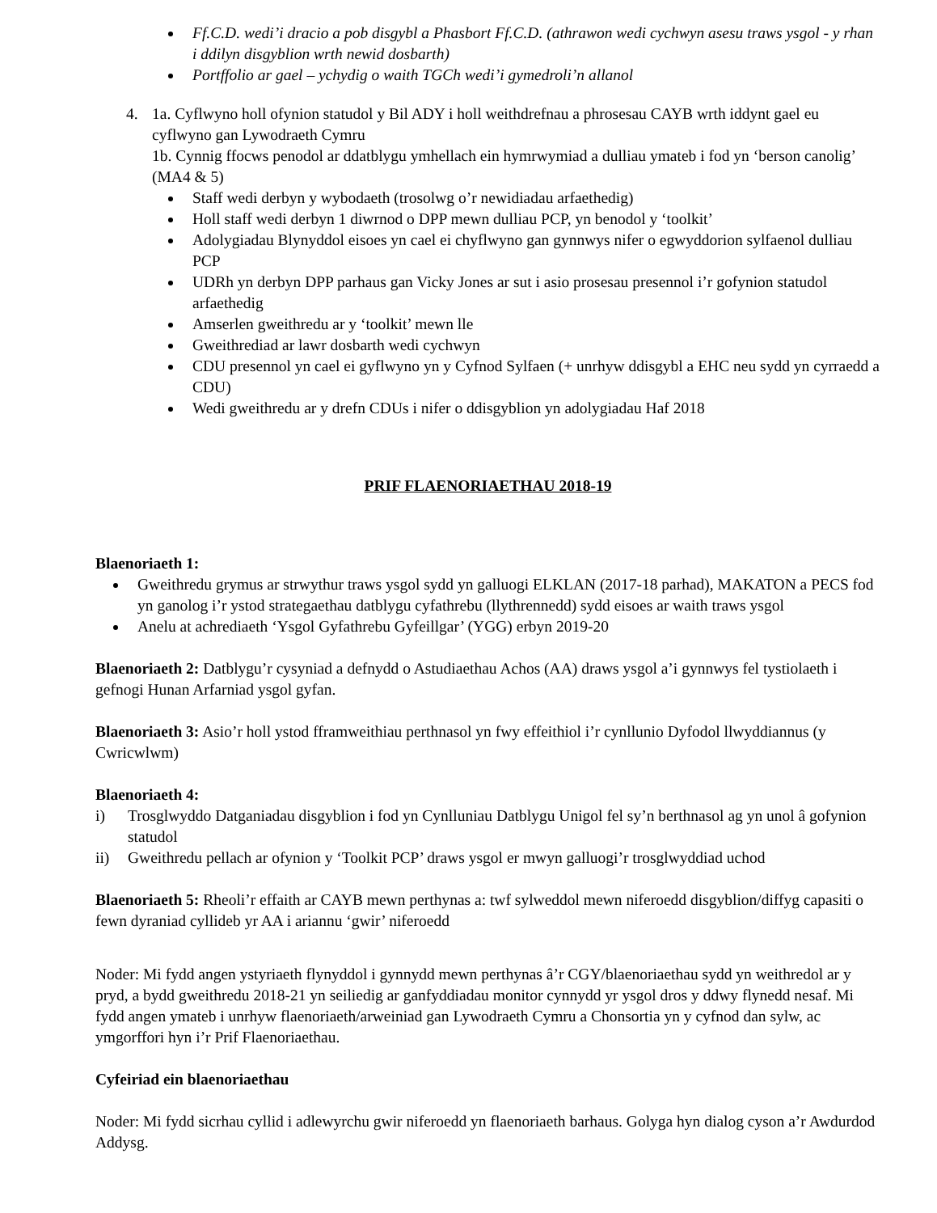Ff.C.D. wedi’i dracio a pob disgybl a Phasbort Ff.C.D. (athrawon wedi cychwyn asesu traws ysgol - y rhan i ddilyn disgyblion wrth newid dosbarth)
Portffolio ar gael – ychydig o waith TGCh wedi’i gymedroli’n allanol
4. 1a. Cyflwyno holl ofynion statudol y Bil ADY i holl weithdrefnau a phrosesau CAYB wrth iddynt gael eu cyflwyno gan Lywodraeth Cymru
1b. Cynnig ffocws penodol ar ddatblygu ymhellach ein hymrwymiad a dulliau ymateb i fod yn ‘berson canolig’ (MA4 & 5)
Staff wedi derbyn y wybodaeth (trosolwg o’r newidiadau arfaethedig)
Holl staff wedi derbyn 1 diwrnod o DPP mewn dulliau PCP, yn benodol y ‘toolkit’
Adolygiadau Blynyddol eisoes yn cael ei chyflwyno gan gynnwys nifer o egwyddorion sylfaenol dulliau PCP
UDRh yn derbyn DPP parhaus gan Vicky Jones ar sut i asio prosesau presennol i’r gofynion statudol arfaethedig
Amserlen gweithredu ar y ‘toolkit’ mewn lle
Gweithrediad ar lawr dosbarth wedi cychwyn
CDU presennol yn cael ei gyflwyno yn y Cyfnod Sylfaen (+ unrhyw ddisgybl a EHC neu sydd yn cyrraedd a CDU)
Wedi gweithredu ar y drefn CDUs i nifer o ddisgyblion yn adolygiadau Haf 2018
PRIF FLAENORIAETHAU 2018-19
Blaenoriaeth 1:
Gweithredu grymus ar strwythur traws ysgol sydd yn galluogi ELKLAN (2017-18 parhad), MAKATON a PECS fod yn ganolog i’r ystod strategaethau datblygu cyfathrebu (llythrennedd) sydd eisoes ar waith traws ysgol
Anelu at achrediaeth ‘Ysgol Gyfathrebu Gyfeillgar’ (YGG) erbyn 2019-20
Blaenoriaeth 2: Datblygu’r cysyniad a defnydd o Astudiaethau Achos (AA) draws ysgol a’i gynnwys fel tystiolaeth i gefnogi Hunan Arfarniad ysgol gyfan.
Blaenoriaeth 3: Asio’r holl ystod fframweithiau perthnasol yn fwy effeithiol i’r cynllunio Dyfodol llwyddiannus (y Cwricwlwm)
Blaenoriaeth 4:
i) Trosglwyddo Datganiadau disgyblion i fod yn Cynlluniau Datblygu Unigol fel sy’n berthnasol ag yn unol â gofynion statudol
ii) Gweithredu pellach ar ofynion y ‘Toolkit PCP’ draws ysgol er mwyn galluogi’r trosglwyddiad uchod
Blaenoriaeth 5: Rheoli’r effaith ar CAYB mewn perthynas a: twf sylweddol mewn niferoedd disgyblion/diffyg capasiti o fewn dyraniad cyllideb yr AA i ariannu ‘gwir’ niferoedd
Noder: Mi fydd angen ystyriaeth flynyddol i gynnydd mewn perthynas â’r CGY/blaenoriaethau sydd yn weithredol ar y pryd, a bydd gweithredu 2018-21 yn seiliedig ar ganfyddiadau monitor cynnydd yr ysgol dros y ddwy flynedd nesaf. Mi fydd angen ymateb i unrhyw flaenoriaeth/arweiniad gan Lywodraeth Cymru a Chonsortia yn y cyfnod dan sylw, ac ymgorffori hyn i’r Prif Flaenoriaethau.
Cyfeiriad ein blaenoriaethau
Noder: Mi fydd sicrhau cyllid i adlewyrchu gwir niferoedd yn flaenoriaeth barhaus. Golyga hyn dialog cyson a’r Awdurdod Addysg.